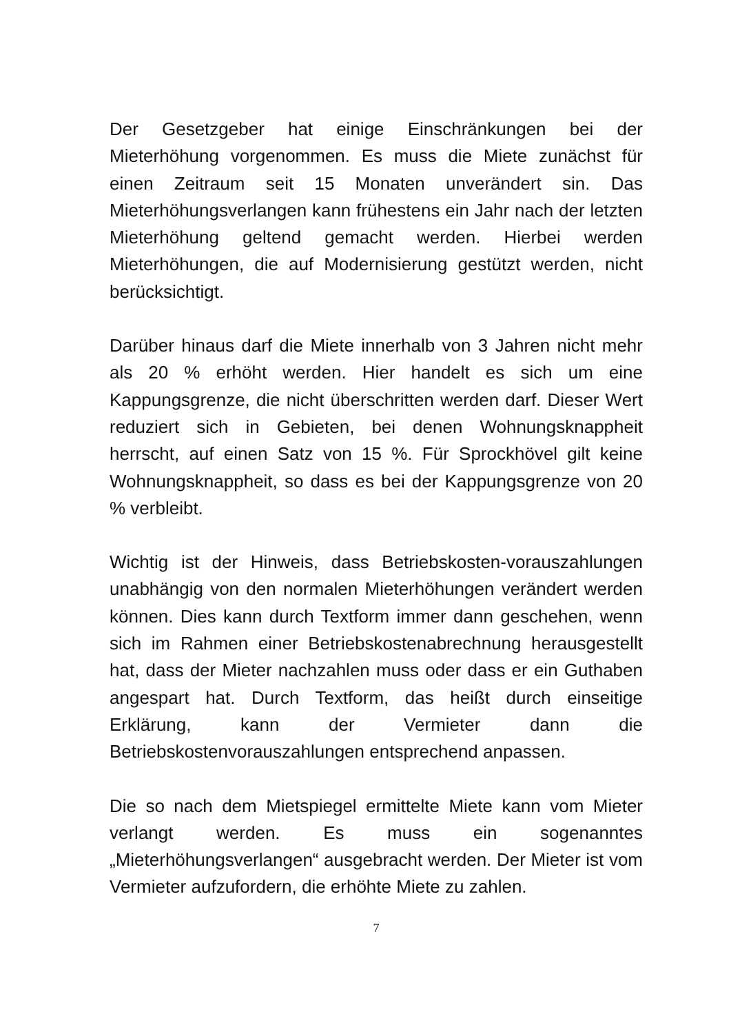Der Gesetzgeber hat einige Einschränkungen bei der Mieterhöhung vorgenommen. Es muss die Miete zunächst für einen Zeitraum seit 15 Monaten unverändert sin. Das Mieterhöhungsverlangen kann frühestens ein Jahr nach der letzten Mieterhöhung geltend gemacht werden. Hierbei werden Mieterhöhungen, die auf Modernisierung gestützt werden, nicht berücksichtigt.
Darüber hinaus darf die Miete innerhalb von 3 Jahren nicht mehr als 20 % erhöht werden. Hier handelt es sich um eine Kappungsgrenze, die nicht überschritten werden darf. Dieser Wert reduziert sich in Gebieten, bei denen Wohnungsknappheit herrscht, auf einen Satz von 15 %. Für Sprockhövel gilt keine Wohnungsknappheit, so dass es bei der Kappungsgrenze von 20 % verbleibt.
Wichtig ist der Hinweis, dass Betriebskosten-vorauszahlungen unabhängig von den normalen Mieterhöhungen verändert werden können. Dies kann durch Textform immer dann geschehen, wenn sich im Rahmen einer Betriebskostenabrechnung herausgestellt hat, dass der Mieter nachzahlen muss oder dass er ein Guthaben angespart hat. Durch Textform, das heißt durch einseitige Erklärung, kann der Vermieter dann die Betriebskostenvorauszahlungen entsprechend anpassen.
Die so nach dem Mietspiegel ermittelte Miete kann vom Mieter verlangt werden. Es muss ein sogenanntes „Mieterhöhungsverlangen“ ausgebracht werden. Der Mieter ist vom Vermieter aufzufordern, die erhöhte Miete zu zahlen.
7